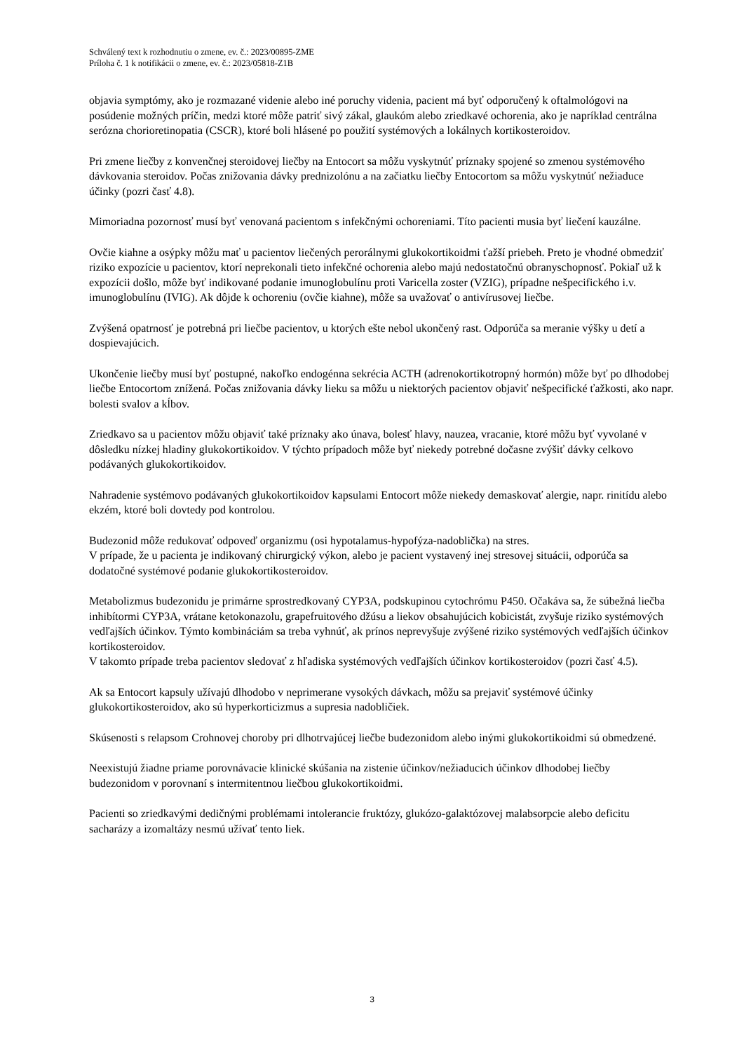Schválený text k rozhodnutiu o zmene, ev. č.: 2023/00895-ZME
Príloha č. 1 k notifikácii o zmene, ev. č.: 2023/05818-Z1B
objavia symptómy, ako je rozmazané videnie alebo iné poruchy videnia, pacient má byť odporučený k oftalmológovi na posúdenie možných príčin, medzi ktoré môže patriť sivý zákal, glaukóm alebo zriedkavé ochorenia, ako je napríklad centrálna serózna chorioretinopatia (CSCR), ktoré boli hlásené po použití systémových a lokálnych kortikosteroidov.
Pri zmene liečby z konvenčnej steroidovej liečby na Entocort sa môžu vyskytnúť príznaky spojené so zmenou systémového dávkovania steroidov. Počas znižovania dávky prednizolónu a na začiatku liečby Entocortom sa môžu vyskytnúť nežiaduce účinky (pozri časť 4.8).
Mimoriadna pozornosť musí byť venovaná pacientom s infekčnými ochoreniami. Títo pacienti musia byť liečení kauzálne.
Ovčie kiahne a osýpky môžu mať u pacientov liečených perorálnymi glukokortikoidmi ťažší priebeh. Preto je vhodné obmedziť riziko expozície u pacientov, ktorí neprekonali tieto infekčné ochorenia alebo majú nedostatočnú obranyschopnosť. Pokiaľ už k expozícii došlo, môže byť indikované podanie imunoglobulínu proti Varicella zoster (VZIG), prípadne nešpecifického i.v. imunoglobulínu (IVIG). Ak dôjde k ochoreniu (ovčie kiahne), môže sa uvažovať o antivírusovej liečbe.
Zvýšená opatrnosť je potrebná pri liečbe pacientov, u ktorých ešte nebol ukončený rast. Odporúča sa meranie výšky u detí a dospievajúcich.
Ukončenie liečby musí byť postupné, nakoľko endogénna sekrécia ACTH (adrenokortikotropný hormón) môže byť po dlhodobej liečbe Entocortom znížená. Počas znižovania dávky lieku sa môžu u niektorých pacientov objaviť nešpecifické ťažkosti, ako napr. bolesti svalov a kĺbov.
Zriedkavo sa u pacientov môžu objaviť také príznaky ako únava, bolesť hlavy, nauzea, vracanie, ktoré môžu byť vyvolané v dôsledku nízkej hladiny glukokortikoidov. V týchto prípadoch môže byť niekedy potrebné dočasne zvýšiť dávky celkovo podávaných glukokortikoidov.
Nahradenie systémovo podávaných glukokortikoidov kapsulami Entocort môže niekedy demaskovať alergie, napr. rinitídu alebo ekzém, ktoré boli dovtedy pod kontrolou.
Budezonid môže redukovať odpoveď organizmu (osi hypotalamus-hypofýza-nadoblička) na stres.
V prípade, že u pacienta je indikovaný chirurgický výkon, alebo je pacient vystavený inej stresovej situácii, odporúča sa dodatočné systémové podanie glukokortikosteroidov.
Metabolizmus budezonidu je primárne sprostredkovaný CYP3A, podskupinou cytochrómu P450. Očakáva sa, že súbežná liečba inhibítormi CYP3A, vrátane ketokonazolu, grapefruitového džúsu a liekov obsahujúcich kobicistát, zvyšuje riziko systémových vedľajších účinkov. Týmto kombináciám sa treba vyhnúť, ak prínos neprevyšuje zvýšené riziko systémových vedľajších účinkov kortikosteroidov.
V takomto prípade treba pacientov sledovať z hľadiska systémových vedľajších účinkov kortikosteroidov (pozri časť 4.5).
Ak sa Entocort kapsuly užívajú dlhodobo v neprimerane vysokých dávkach, môžu sa prejaviť systémové účinky glukokortikosteroidov, ako sú hyperkorticizmus a supresia nadobličiek.
Skúsenosti s relapsom Crohnovej choroby pri dlhotrvajúcej liečbe budezonidom alebo inými glukokortikoidmi sú obmedzené.
Neexistujú žiadne priame porovnávacie klinické skúšania na zistenie účinkov/nežiaducich účinkov dlhodobej liečby budezonidom v porovnaní s intermitentnou liečbou glukokortikoidmi.
Pacienti so zriedkavými dedičnými problémami intolerancie fruktózy, glukózo-galaktózovej malabsorpcie alebo deficitu sacharázy a izomaltázy nesmú užívať tento liek.
3